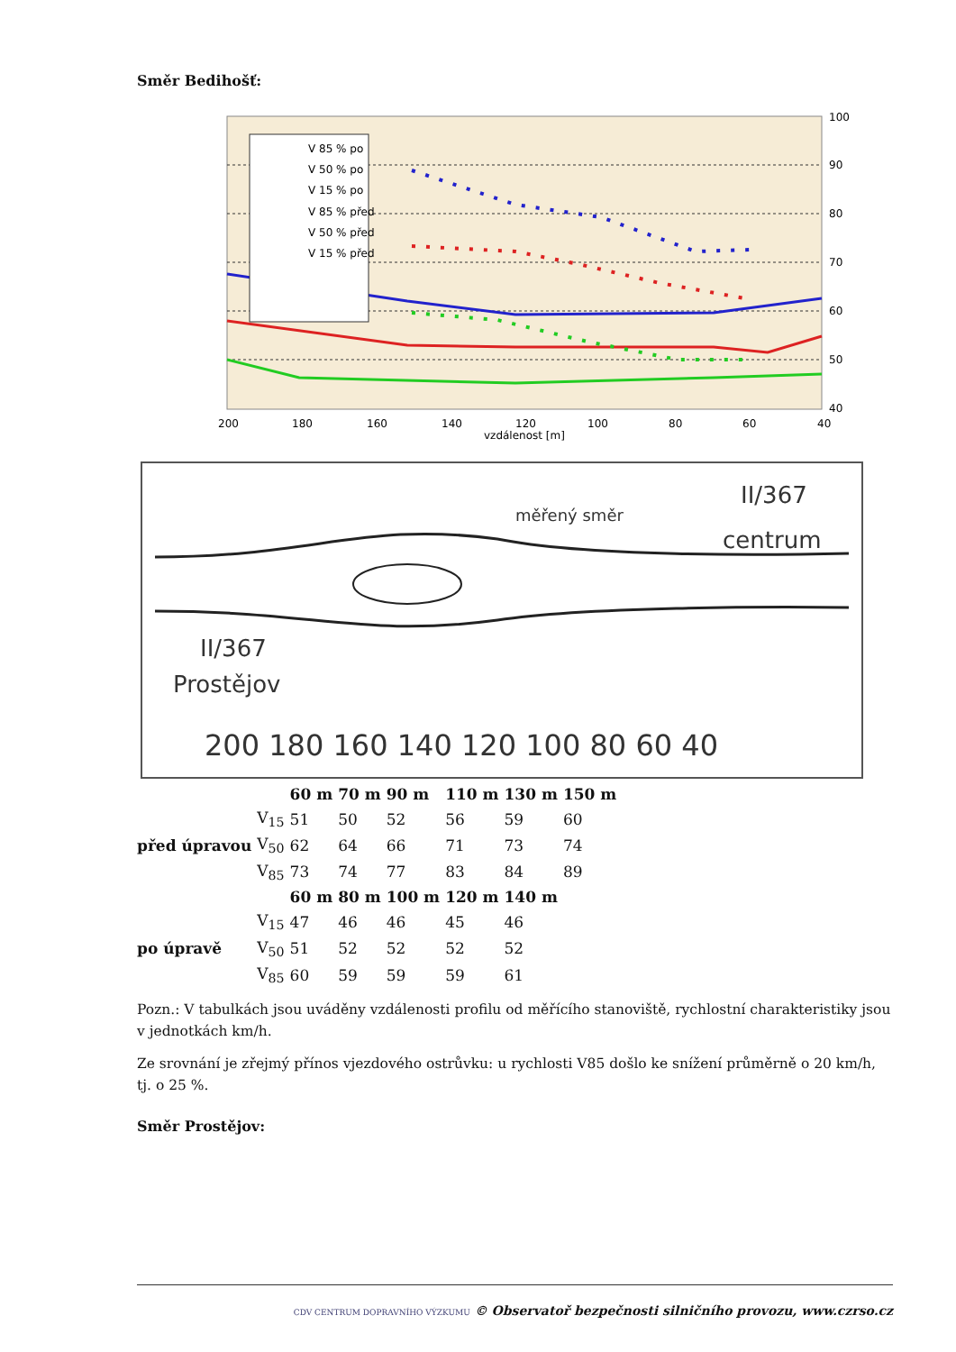Směr Bedihošť:
V 85 % po
V 50 % po
V 15 % po
V 85 % před
V 50 % před
V 15 % před
200
180
160
140
120
100
80
60
40
vzdálenost [m]
100
90
80
70
60
50
40
měřený směr
II/367
centrum
II/367
Prostějov
200 180 160 140 120 100 80 60 40
| | | 60 m | 70 m | 90 m | 110 m | 130 m | 150 m |
| --- | --- | --- | --- | --- | --- | --- | --- |
| před úpravou | V<sub>15</sub> | 51 | 50 | 52 | 56 | 59 | 60 |
| | V<sub>50</sub> | 62 | 64 | 66 | 71 | 73 | 74 |
| | V<sub>85</sub> | 73 | 74 | 77 | 83 | 84 | 89 |
| | | 60 m | 80 m | 100 m | 120 m | 140 m | |
| po úpravě | V<sub>15</sub> | 47 | 46 | 46 | 45 | 46 | |
| | V<sub>50</sub> | 51 | 52 | 52 | 52 | 52 | |
| | V<sub>85</sub> | 60 | 59 | 59 | 59 | 61 | |
Pozn.: V tabulkách jsou uváděny vzdálenosti profilu od měřícího stanoviště, rychlostní charakteristiky jsou v jednotkách km/h.
Ze srovnání je zřejmý přínos vjezdového ostrůvku: u rychlosti V85 došlo ke snížení průměrně o 20 km/h, tj. o 25 %.
Směr Prostějov:
CDV CENTRUM DOPRAVNÍHO VÝZKUMU © Observatoř bezpečnosti silničního provozu, www.czrso.cz